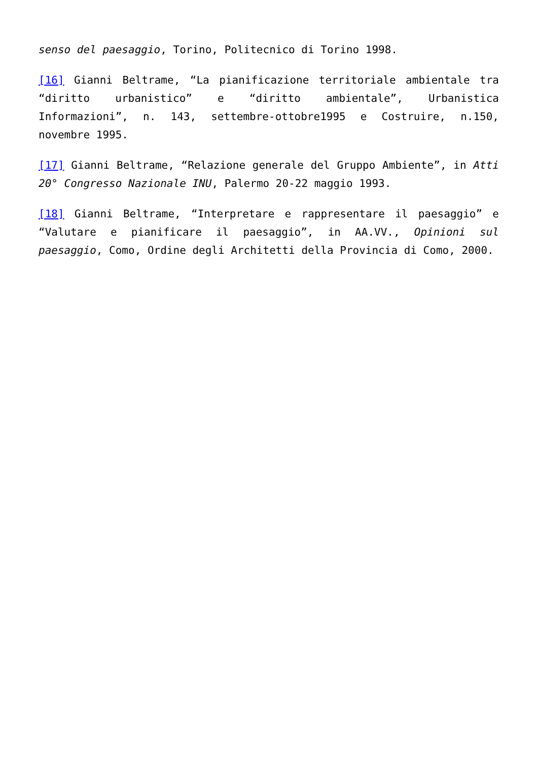senso del paesaggio, Torino, Politecnico di Torino 1998.
[16] Gianni Beltrame, “La pianificazione territoriale ambientale tra “diritto urbanistico” e “diritto ambientale”, Urbanistica Informazioni”, n. 143, settembre-ottobre1995 e Costruire, n.150, novembre 1995.
[17] Gianni Beltrame, “Relazione generale del Gruppo Ambiente”, in Atti 20° Congresso Nazionale INU, Palermo 20-22 maggio 1993.
[18] Gianni Beltrame, “Interpretare e rappresentare il paesaggio” e “Valutare e pianificare il paesaggio”, in AA.VV., Opinioni sul paesaggio, Como, Ordine degli Architetti della Provincia di Como, 2000.